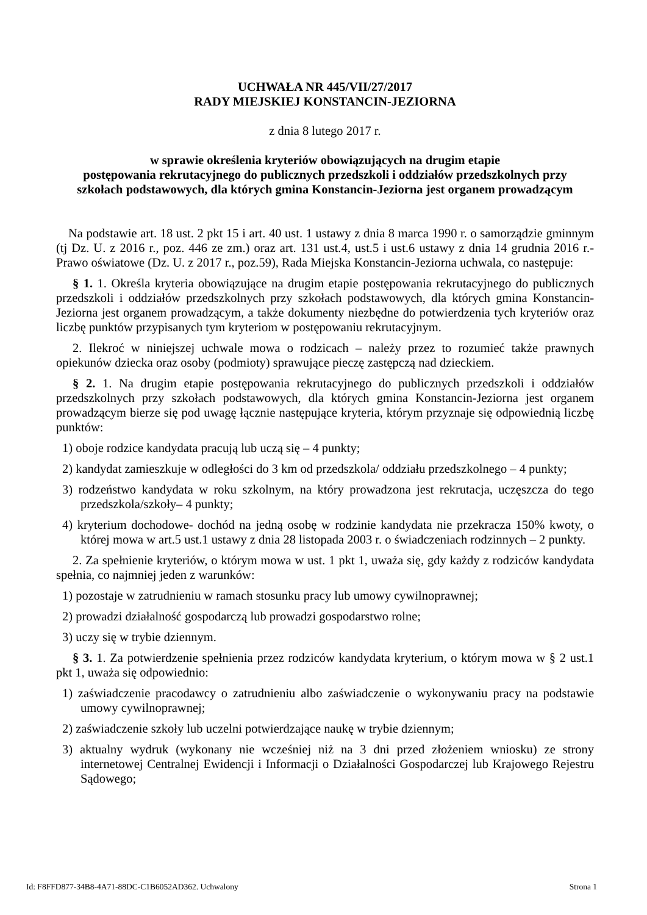UCHWAŁA NR 445/VII/27/2017
RADY MIEJSKIEJ KONSTANCIN-JEZIORNA
z dnia 8 lutego 2017 r.
w sprawie określenia kryteriów obowiązujących na drugim etapie
postępowania rekrutacyjnego do publicznych przedszkoli i oddziałów przedszkolnych przy
szkołach podstawowych, dla których gmina Konstancin-Jeziorna jest organem prowadzącym
Na podstawie art. 18 ust. 2 pkt 15 i art. 40 ust. 1 ustawy z dnia 8 marca 1990 r. o samorządzie gminnym (tj Dz. U. z 2016 r., poz. 446 ze zm.) oraz art. 131 ust.4, ust.5 i ust.6 ustawy z dnia 14 grudnia 2016 r.- Prawo oświatowe (Dz. U. z 2017 r., poz.59), Rada Miejska Konstancin-Jeziorna uchwala, co następuje:
§ 1. 1. Określa kryteria obowiązujące na drugim etapie postępowania rekrutacyjnego do publicznych przedszkoli i oddziałów przedszkolnych przy szkołach podstawowych, dla których gmina Konstancin-Jeziorna jest organem prowadzącym, a także dokumenty niezbędne do potwierdzenia tych kryteriów oraz liczbę punktów przypisanych tym kryteriom w postępowaniu rekrutacyjnym.
2. Ilekroć w niniejszej uchwale mowa o rodzicach – należy przez to rozumieć także prawnych opiekunów dziecka oraz osoby (podmioty) sprawujące pieczę zastępczą nad dzieckiem.
§ 2. 1. Na drugim etapie postępowania rekrutacyjnego do publicznych przedszkoli i oddziałów przedszkolnych przy szkołach podstawowych, dla których gmina Konstancin-Jeziorna jest organem prowadzącym bierze się pod uwagę łącznie następujące kryteria, którym przyznaje się odpowiednią liczbę punktów:
1) oboje rodzice kandydata pracują lub uczą się – 4 punkty;
2) kandydat zamieszkuje w odległości do 3 km od przedszkola/ oddziału przedszkolnego – 4 punkty;
3) rodzeństwo kandydata w roku szkolnym, na który prowadzona jest rekrutacja, uczęszcza do tego przedszkola/szkoły– 4 punkty;
4) kryterium dochodowe- dochód na jedną osobę w rodzinie kandydata nie przekracza 150% kwoty, o której mowa w art.5 ust.1 ustawy z dnia 28 listopada 2003 r. o świadczeniach rodzinnych – 2 punkty.
2. Za spełnienie kryteriów, o którym mowa w ust. 1 pkt 1, uważa się, gdy każdy z rodziców kandydata spełnia, co najmniej jeden z warunków:
1) pozostaje w zatrudnieniu w ramach stosunku pracy lub umowy cywilnoprawnej;
2) prowadzi działalność gospodarczą lub prowadzi gospodarstwo rolne;
3) uczy się w trybie dziennym.
§ 3. 1. Za potwierdzenie spełnienia przez rodziców kandydata kryterium, o którym mowa w § 2 ust.1 pkt 1, uważa się odpowiednio:
1) zaświadczenie pracodawcy o zatrudnieniu albo zaświadczenie o wykonywaniu pracy na podstawie umowy cywilnoprawnej;
2) zaświadczenie szkoły lub uczelni potwierdzające naukę w trybie dziennym;
3) aktualny wydruk (wykonany nie wcześniej niż na 3 dni przed złożeniem wniosku) ze strony internetowej Centralnej Ewidencji i Informacji o Działalności Gospodarczej lub Krajowego Rejestru Sądowego;
Id: F8FFD877-34B8-4A71-88DC-C1B6052AD362. Uchwalony Strona 1